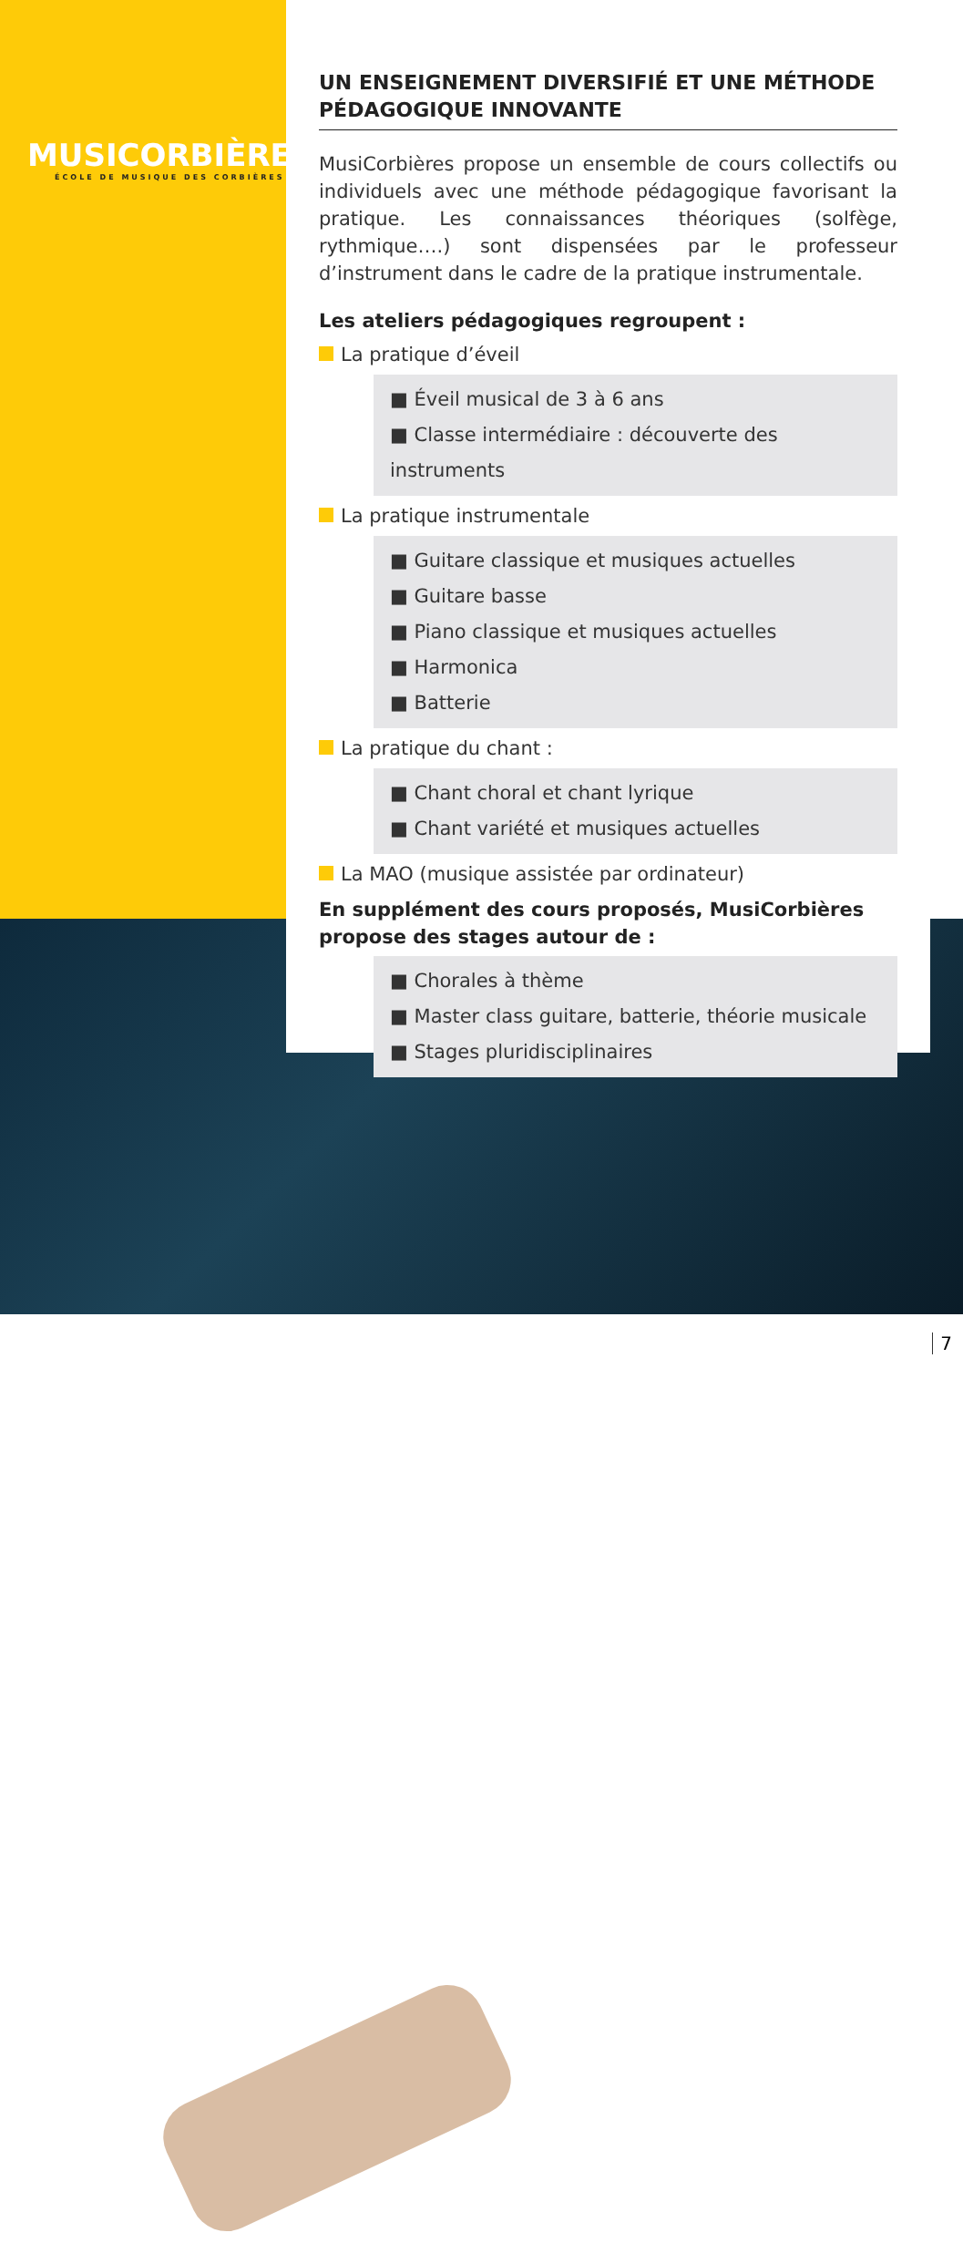MUSICORBIÈRES
ÉCOLE DE MUSIQUE DES CORBIÈRES
UN ENSEIGNEMENT DIVERSIFIÉ ET UNE MÉTHODE PÉDAGOGIQUE INNOVANTE
MusiCorbières propose un ensemble de cours collectifs ou individuels avec une méthode pédagogique favorisant la pratique. Les connaissances théoriques (solfège, rythmique….) sont dispensées par le professeur d’instrument dans le cadre de la pratique instrumentale.
Les ateliers pédagogiques regroupent :
La pratique d’éveil
■ Éveil musical de 3 à 6 ans
■ Classe intermédiaire : découverte des instruments
La pratique instrumentale
■ Guitare classique et musiques actuelles
■ Guitare basse
■ Piano classique et musiques actuelles
■ Harmonica
■ Batterie
La pratique du chant :
■ Chant choral et chant lyrique
■ Chant variété et musiques actuelles
La MAO (musique assistée par ordinateur)
En supplément des cours proposés, MusiCorbières propose des stages autour de :
■ Chorales à thème
■ Master class guitare, batterie, théorie musicale
■ Stages pluridisciplinaires
7